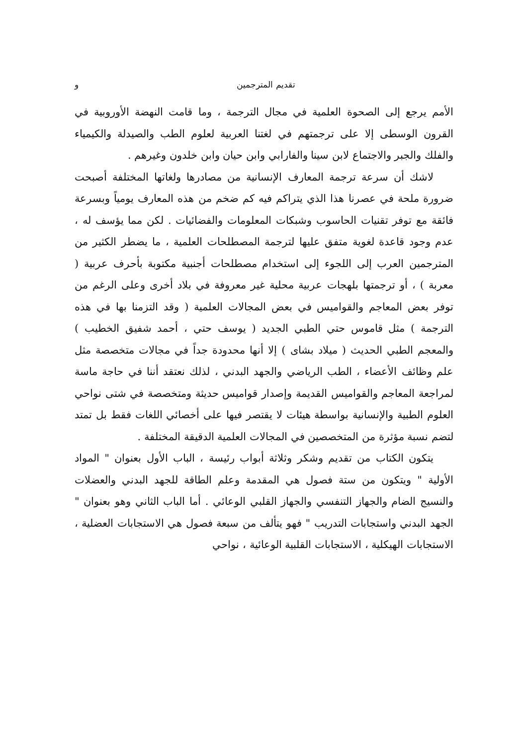تقديم المترجمين و
الأمم يرجع إلى الصحوة العلمية في مجال الترجمة ، وما قامت النهضة الأوروبية في القرون الوسطى إلا على ترجمتهم في لغتنا العربية لعلوم الطب والصيدلة والكيمياء والفلك والجبر والاجتماع لابن سينا والفارابي وابن حيان وابن خلدون وغيرهم .
لاشك أن سرعة ترجمة المعارف الإنسانية من مصادرها ولغاتها المختلفة أصبحت ضرورة ملحة في عصرنا هذا الذي يتراكم فيه كم ضخم من هذه المعارف يومياً وبسرعة فائقة مع توفر تقنيات الحاسوب وشبكات المعلومات والفضائيات . لكن مما يؤسف له ، عدم وجود قاعدة لغوية متفق عليها لترجمة المصطلحات العلمية ، ما يضطر الكثير من المترجمين العرب إلى اللجوء إلى استخدام مصطلحات أجنبية مكتوبة بأحرف عربية ( معربة ) ، أو ترجمتها بلهجات عربية محلية غير معروفة في بلاد أخرى وعلى الرغم من توفر بعض المعاجم والقواميس في بعض المجالات العلمية ( وقد التزمنا بها في هذه الترجمة ) مثل قاموس حتي الطبي الجديد ( يوسف حتي ، أحمد شفيق الخطيب ) والمعجم الطبي الحديث ( ميلاد بشاى ) إلا أنها محدودة جداً في مجالات متخصصة مثل علم وظائف الأعضاء ، الطب الرياضي والجهد البدني ، لذلك نعتقد أننا في حاجة ماسة لمراجعة المعاجم والقواميس القديمة وإصدار قواميس حديثة ومتخصصة في شتى نواحي العلوم الطبية والإنسانية بواسطة هيئات لا يقتصر فيها على أخصائي اللغات فقط بل تمتد لتضم نسبة مؤثرة من المتخصصين في المجالات العلمية الدقيقة المختلفة .
يتكون الكتاب من تقديم وشكر وثلاثة أبواب رئيسة ، الباب الأول بعنوان " المواد الأولية " ويتكون من ستة فصول هي المقدمة وعلم الطاقة للجهد البدني والعضلات والنسيج الضام والجهاز التنفسي والجهاز القلبي الوعائي . أما الباب الثاني وهو بعنوان " الجهد البدني واستجابات التدريب " فهو يتألف من سبعة فصول هي الاستجابات العضلية ، الاستجابات الهيكلية ، الاستجابات القلبية الوعائية ، نواحي